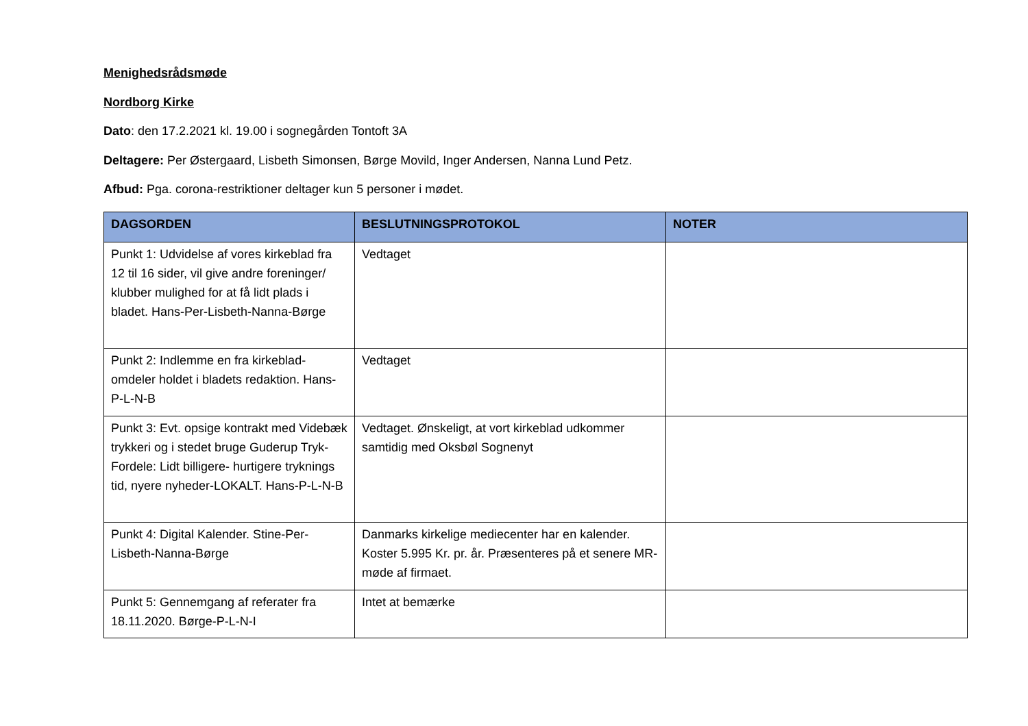Menighedsrådsmøde
Nordborg Kirke
Dato: den 17.2.2021 kl. 19.00 i sognegården Tontoft 3A
Deltagere: Per Østergaard, Lisbeth Simonsen, Børge Movild, Inger Andersen, Nanna Lund Petz.
Afbud: Pga. corona-restriktioner deltager kun 5 personer i mødet.
| DAGSORDEN | BESLUTNINGSPROTOKOL | NOTER |
| --- | --- | --- |
| Punkt 1: Udvidelse af vores kirkeblad fra 12 til 16 sider, vil give andre foreninger/ klubber mulighed for at få lidt plads i bladet. Hans-Per-Lisbeth-Nanna-Børge | Vedtaget | |
| Punkt 2: Indlemme en fra kirkeblad-omdeler holdet i bladets redaktion. Hans-P-L-N-B | Vedtaget | |
| Punkt 3: Evt. opsige kontrakt med Videbæk trykkeri og i stedet bruge Guderup Tryk- Fordele: Lidt billigere- hurtigere tryknings tid, nyere nyheder-LOKALT. Hans-P-L-N-B | Vedtaget. Ønskeligt, at vort kirkeblad udkommer samtidig med Oksbøl Sognenyt | |
| Punkt 4: Digital Kalender. Stine-Per-Lisbeth-Nanna-Børge | Danmarks kirkelige mediecenter har en kalender. Koster 5.995 Kr. pr. år. Præsenteres på et senere MR-møde af firmaet. | |
| Punkt 5: Gennemgang af referater fra 18.11.2020. Børge-P-L-N-I | Intet at bemærke | |